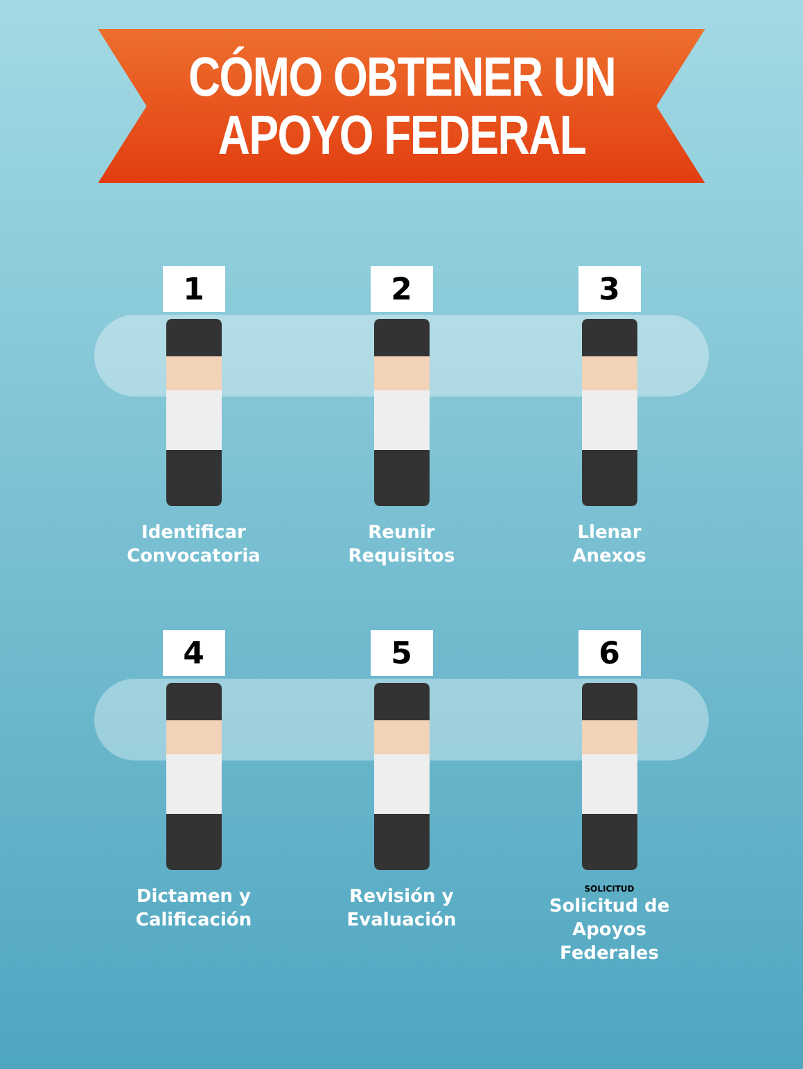CÓMO OBTENER UN
APOYO FEDERAL
1
Identificar
Convocatoria
2
Reunir
Requisitos
3
Llenar
Anexos
4
Dictamen y
Calificación
5
Revisión y
Evaluación
6
SOLICITUD
Solicitud de
Apoyos Federales